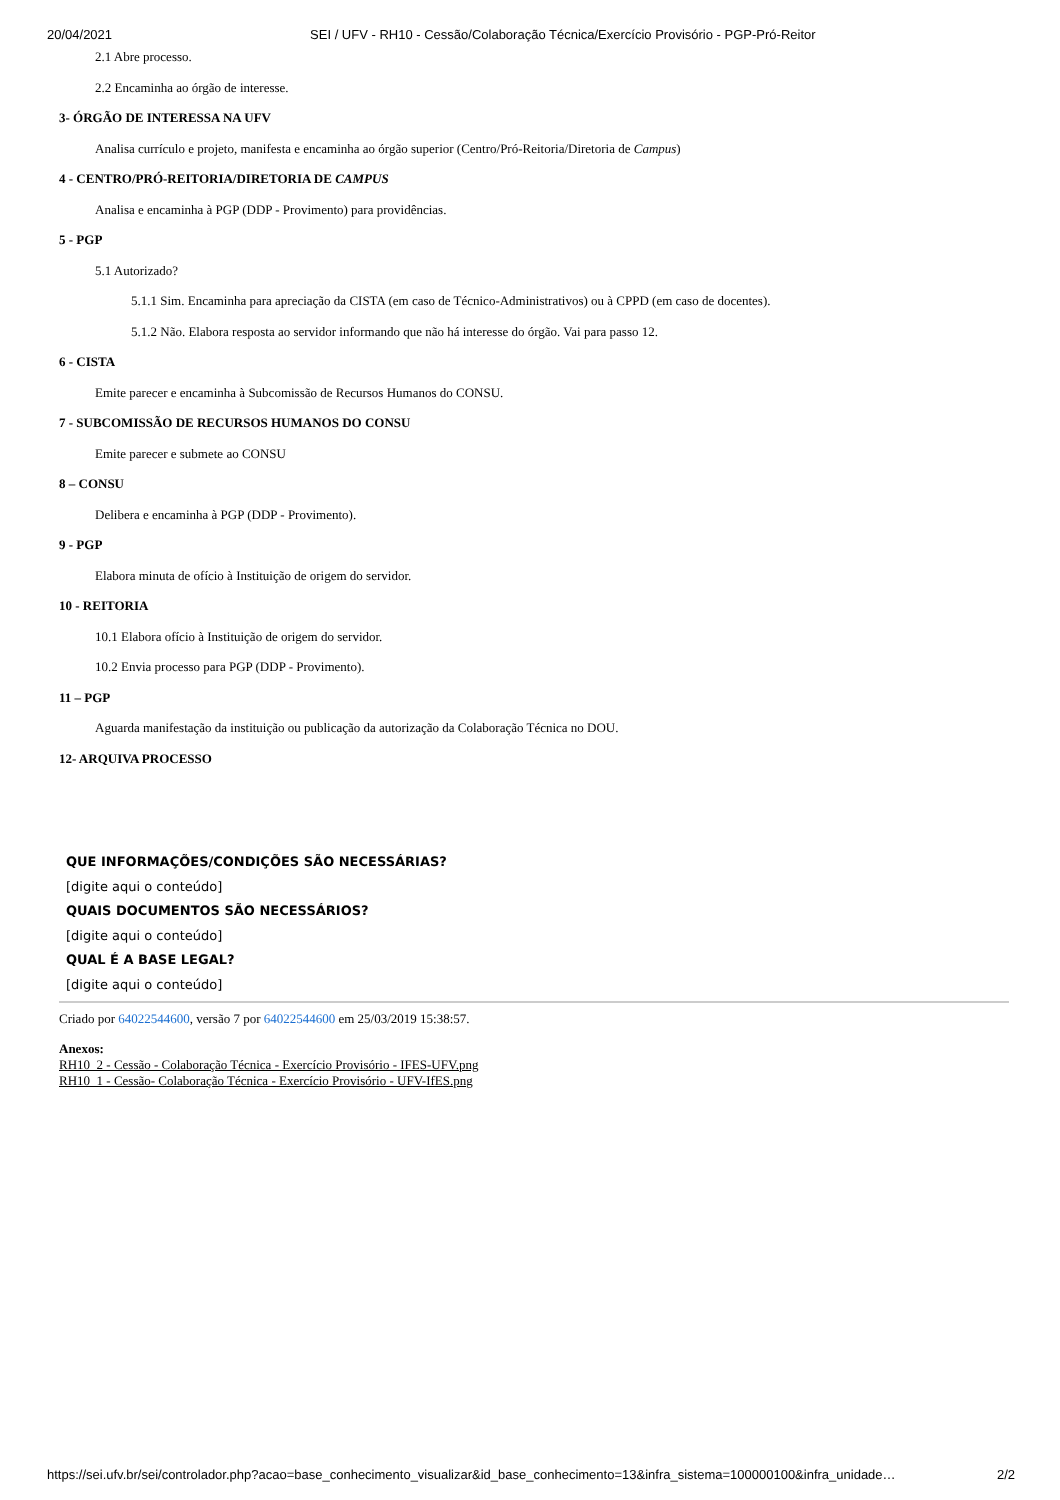20/04/2021 SEI / UFV - RH10 - Cessão/Colaboração Técnica/Exercício Provisório - PGP-Pró-Reitor
2.1 Abre processo.
2.2 Encaminha ao órgão de interesse.
3- ÓRGÃO DE INTERESSA NA UFV
Analisa currículo e projeto, manifesta e encaminha ao órgão superior (Centro/Pró-Reitoria/Diretoria de Campus)
4 - CENTRO/PRÓ-REITORIA/DIRETORIA DE CAMPUS
Analisa e encaminha à PGP (DDP - Provimento) para providências.
5 - PGP
5.1 Autorizado?
5.1.1 Sim. Encaminha para apreciação da CISTA (em caso de Técnico-Administrativos) ou à CPPD (em caso de docentes).
5.1.2 Não. Elabora resposta ao servidor informando que não há interesse do órgão. Vai para passo 12.
6 - CISTA
Emite parecer e encaminha à Subcomissão de Recursos Humanos do CONSU.
7 - SUBCOMISSÃO DE RECURSOS HUMANOS DO CONSU
Emite parecer e submete ao CONSU
8 – CONSU
Delibera e encaminha à PGP (DDP - Provimento).
9 - PGP
Elabora minuta de ofício à Instituição de origem do servidor.
10 - REITORIA
10.1 Elabora ofício à Instituição de origem do servidor.
10.2 Envia processo para PGP (DDP - Provimento).
11 – PGP
Aguarda manifestação da instituição ou publicação da autorização da Colaboração Técnica no DOU.
12- ARQUIVA PROCESSO
QUE INFORMAÇÕES/CONDIÇÕES SÃO NECESSÁRIAS?
[digite aqui o conteúdo]
QUAIS DOCUMENTOS SÃO NECESSÁRIOS?
[digite aqui o conteúdo]
QUAL É A BASE LEGAL?
[digite aqui o conteúdo]
Criado por 64022544600, versão 7 por 64022544600 em 25/03/2019 15:38:57.
Anexos:
RH10_2 - Cessão - Colaboração Técnica - Exercício Provisório - IFES-UFV.png
RH10_1 - Cessão- Colaboração Técnica - Exercício Provisório - UFV-IfES.png
https://sei.ufv.br/sei/controlador.php?acao=base_conhecimento_visualizar&id_base_conhecimento=13&infra_sistema=100000100&infra_unidade… 2/2